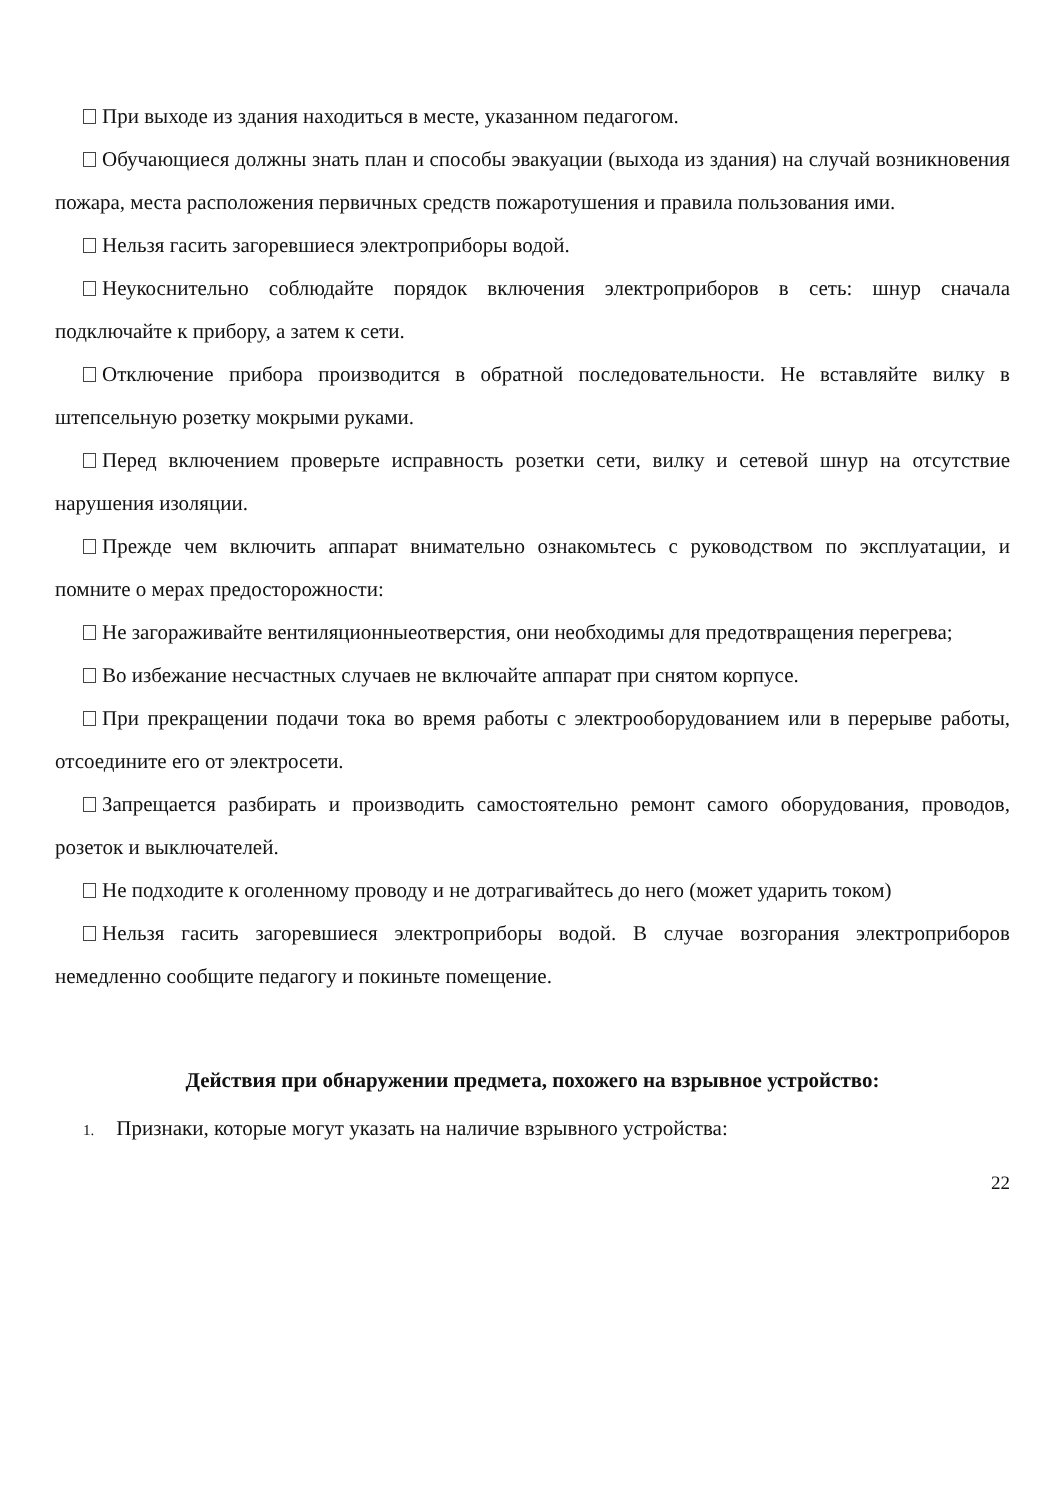При выходе из здания находиться в месте, указанном педагогом.
Обучающиеся должны знать план и способы эвакуации (выхода из здания) на случай возникновения пожара, места расположения первичных средств пожаротушения и правила пользования ими.
Нельзя гасить загоревшиеся электроприборы водой.
Неукоснительно соблюдайте порядок включения электроприборов в сеть: шнур сначала подключайте к прибору, а затем к сети.
Отключение прибора производится в обратной последовательности. Не вставляйте вилку в штепсельную розетку мокрыми руками.
Перед включением проверьте исправность розетки сети, вилку и сетевой шнур на отсутствие нарушения изоляции.
Прежде чем включить аппарат внимательно ознакомьтесь с руководством по эксплуатации, и помните о мерах предосторожности:
Не загораживайте вентиляционныеотверстия, они необходимы для предотвращения перегрева;
Во избежание несчастных случаев не включайте аппарат при снятом корпусе.
При прекращении подачи тока во время работы с электрооборудованием или в перерыве работы, отсоедините его от электросети.
Запрещается разбирать и производить самостоятельно ремонт самого оборудования, проводов, розеток и выключателей.
Не подходите к оголенному проводу и не дотрагивайтесь до него (может ударить током)
Нельзя гасить загоревшиеся электроприборы водой. В случае возгорания электроприборов немедленно сообщите педагогу и покиньте помещение.
Действия при обнаружении предмета, похожего на взрывное устройство:
1. Признаки, которые могут указать на наличие взрывного устройства:
22